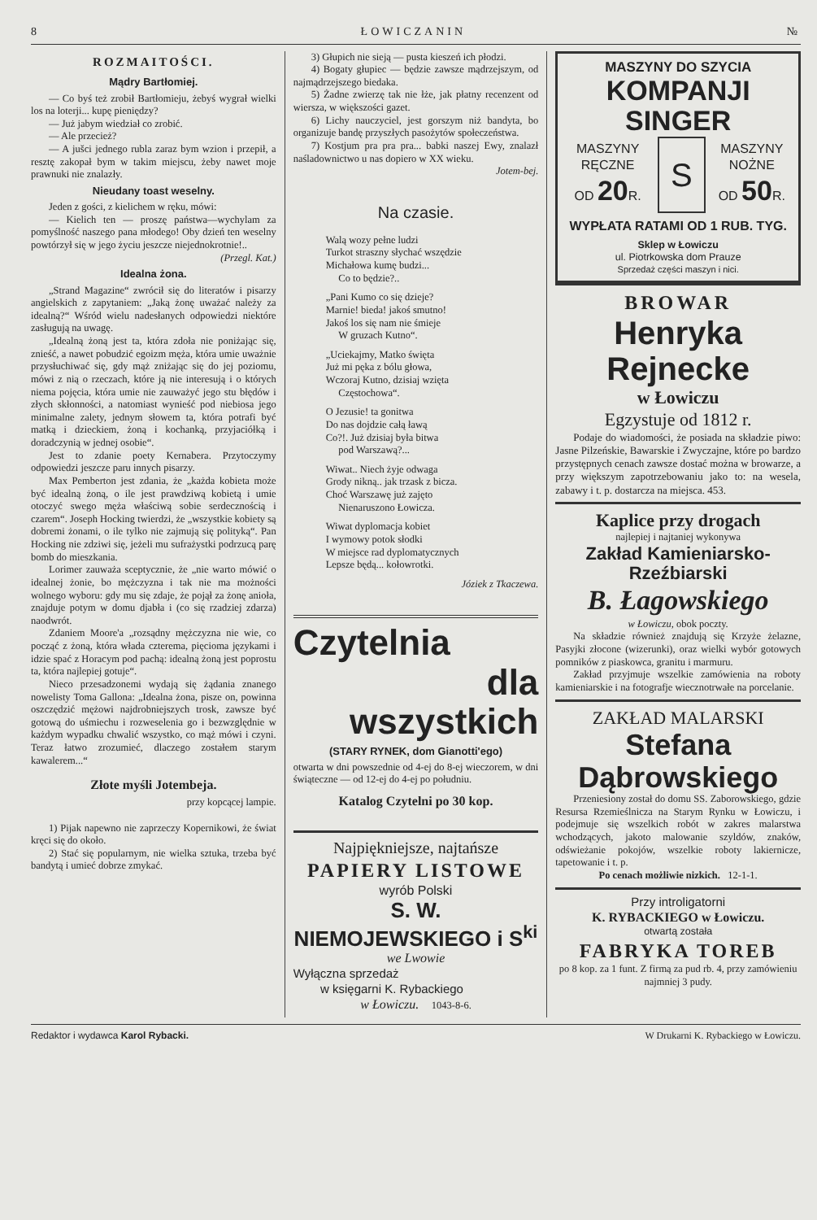8 ŁOWICZANIN №
ROZMAITOŚCI.
Mądry Bartłomiej.
— Co byś też zrobił Bartłomieju, żebyś wygrał wielki los na loterji... kupę pieniędzy?
— Już jabym wiedział co zrobić.
— Ale przecież?
— A jušci jednego rubla zaraz bym wzion i przepił, a resztę zakopał bym w takim miejscu, żeby nawet moje prawnuki nie znalazły.
Nieudany toast weselny.
Jeden z gości, z kielichem w ręku, mówi:
— Kielich ten — proszę państwa—wychylam za pomyślność naszego pana młodego! Oby dzień ten weselny powtórzył się w jego życiu jeszcze niejednokrotnie!..
(Przegl. Kat.)
Idealna żona.
„Strand Magazine“ zwrócił się do literatów i pisarzy angielskich z zapytaniem: „Jaką żonę uważać należy za idealną?“ Wśród wielu nadesłanych odpowiedzi niektóre zasługują na uwagę.
„Idealną żoną jest ta, która zdoła nie poniżając się, znieść, a nawet pobudzić egoizm męża, która umie uważnie przysłuchiwać się, gdy mąż zniżając się do jej poziomu, mówi z nią o rzeczach, które ją nie interesują i o których niema pojęcia, która umie nie zauważyć jego stu błędów i złych skłonności, a natomiast wynieść pod niebiosa jego minimalne zalety, jednym słowem ta, która potrafi być matką i dzieckiem, żoną i kochanką, przyjaciółką i doradczynią w jednej osobie“.
Jest to zdanie poety Kernabera. Przytoczymy odpowiedzi jeszcze paru innych pisarzy.
Max Pemberton jest zdania, że „każda kobieta może być idealną żoną, o ile jest prawdziwą kobietą i umie otoczyć swego męża właściwą sobie serdecznością i czarem“. Joseph Hocking twierdzi, że „wszystkie kobiety są dobremi żonami, o ile tylko nie zajmują się polityką“. Pan Hocking nie zdziwi się, jeżeli mu sufrażystki podrzucą parę bomb do mieszkania.
Lorimer zauważa sceptycznie, że „nie warto mówić o idealnej żonie, bo mężczyzna i tak nie ma możności wolnego wyboru: gdy mu się zdaje, że pojął za żonę anioła, znajduje potym w domu djabła i (co się rzadziej zdarza) naodwrót.
Zdaniem Moore'a „rozsądny mężczyzna nie wie, co począć z żoną, która włada czterema, pięcioma językami i idzie spać z Horacym pod pachą: idealną żoną jest poprostu ta, która najlepiej gotuje“.
Nieco przesadzonemi wydają się żądania znanego nowelisty Toma Gallona: „Idealna żona, pisze on, powinna oszczędzić mężowi najdrobniejszych trosk, zawsze być gotową do uśmiechu i rozweselenia go i bezwzględnie w każdym wypadku chwalić wszystko, co mąż mówi i czyni. Teraz łatwo zrozumieć, dlaczego zostałem starym kawalerem...“
Złote myśli Jotembeja.
przy kopcącej lampie.
1) Pijak napewno nie zaprzeczy Kopernikowi, że świat kręci się do około.
2) Stać się popularnym, nie wielka sztuka, trzeba być bandytą i umieć dobrze zmykać.
3) Głupich nie sieją — pusta kieszeń ich płodzi.
4) Bogaty głupiec — będzie zawsze mądrzejszym, od najmądrzejszego biedaka.
5) Żadne zwierzę tak nie łże, jak płatny recenzent od wiersza, w większości gazet.
6) Lichy nauczyciel, jest gorszym niż bandyta, bo organizuje bandę przyszłych pasożytów społeczeństwa.
7) Kostjum pra pra pra... babki naszej Ewy, znalazł naśladownictwo u nas dopiero w XX wieku.
Jotem-bej.
Na czasie.
Walą wozy pełne ludzi
Turkot straszny słychać wszędzie
Michałowa kumę budzi...
Co to będzie?..
„Pani Kumo co się dzieje?
Marnie! bieda! jakoś smutno!
Jakoś los się nam nie śmieje
W gruzach Kutno“.
„Uciekajmy, Matko święta
Już mi pęka z bólu głowa,
Wczoraj Kutno, dzisiaj wzięta
Częstochowa“.
O Jezusie! ta gonitwa
Do nas dojdzie całą ławą
Co?!. Już dzisiaj była bitwa
pod Warszawą?...
Wiwat.. Niech żyje odwaga
Grody nikną.. jak trzask z bicza.
Choć Warszawę już zajęto
Nienaruszono Łowicza.
Wiwat dyplomacja kobiet
I wymowy potok słodki
W miejsce rad dyplomatycznych
Lepsze będą... kołowrotki.
Józiek z Tkaczewa.
Czytelnia
dla wszystkich
(STARY RYNEK, dom Gianotti'ego)
otwarta w dni powszednie od 4-ej do 8-ej wieczorem, w dni świąteczne — od 12-ej do 4-ej po południu.
Katalog Czytelni po 30 kop.
Najpiękniejsze, najtańsze
PAPIERY LISTOWE
wyrób Polski
S. W. NIEMOJEWSKIEGO i S<sup>ki</sup>
we Lwowie
Wyłączna sprzedaż
w księgarni K. Rybackiego
w Łowiczu. 1043-8-6.
MASZYNY DO SZYCIA
KOMPANJI SINGER
MASZYNY RĘCZNE
OD 20 R. S MASZYNY NOŻNE
OD 50 R.
WYPŁATA RATAMI OD 1 RUB. TYG.
Sklep w Łowiczu
ul. Piotrkowska dom Prauze
Sprzedaż części maszyn i nici.
BROWAR
Henryka Rejnecke
w Łowiczu
Egzystuje od 1812 r.
Podaje do wiadomości, że posiada na składzie piwo: Jasne Pilzeńskie, Bawarskie i Zwyczajne, które po bardzo przystępnych cenach zawsze dostać można w browarze, a przy większym zapotrzebowaniu jako to: na wesela, zabawy i t. p. dostarcza na miejsca. 453.
Kaplice przy drogach
najlepiej i najtaniej wykonywa
Zakład Kamieniarsko-Rzeźbiarski
B. Łagowskiego
w Łowiczu, obok poczty.
Na składzie również znajdują się Krzyże żelazne, Pasyjki złocone (wizerunki), oraz wielki wybór gotowych pomników z piaskowca, granitu i marmuru.
Zakład przyjmuje wszelkie zamówienia na roboty kamieniarskie i na fotografje wiecznotrwałe na porcelanie.
ZAKŁAD MALARSKI
Stefana Dąbrowskiego
Przeniesiony został do domu SS. Zaborowskiego, gdzie Resursa Rzemieślnicza na Starym Rynku w Łowiczu, i podejmuje się wszelkich robót w zakres malarstwa wchodzących, jakoto malowanie szyldów, znaków, odświeżanie pokojów, wszelkie roboty lakiernicze, tapetowanie i t. p.
Po cenach możliwie nizkich. 12-1-1.
Przy introligatorni
K. RYBACKIEGO w Łowiczu.
otwartą została
FABRYKA TOREB
po 8 kop. za 1 funt. Z firmą za pud rb. 4, przy zamówieniu najmniej 3 pudy.
Redaktor i wydawca Karol Rybacki. W Drukarni K. Rybackiego w Łowiczu.